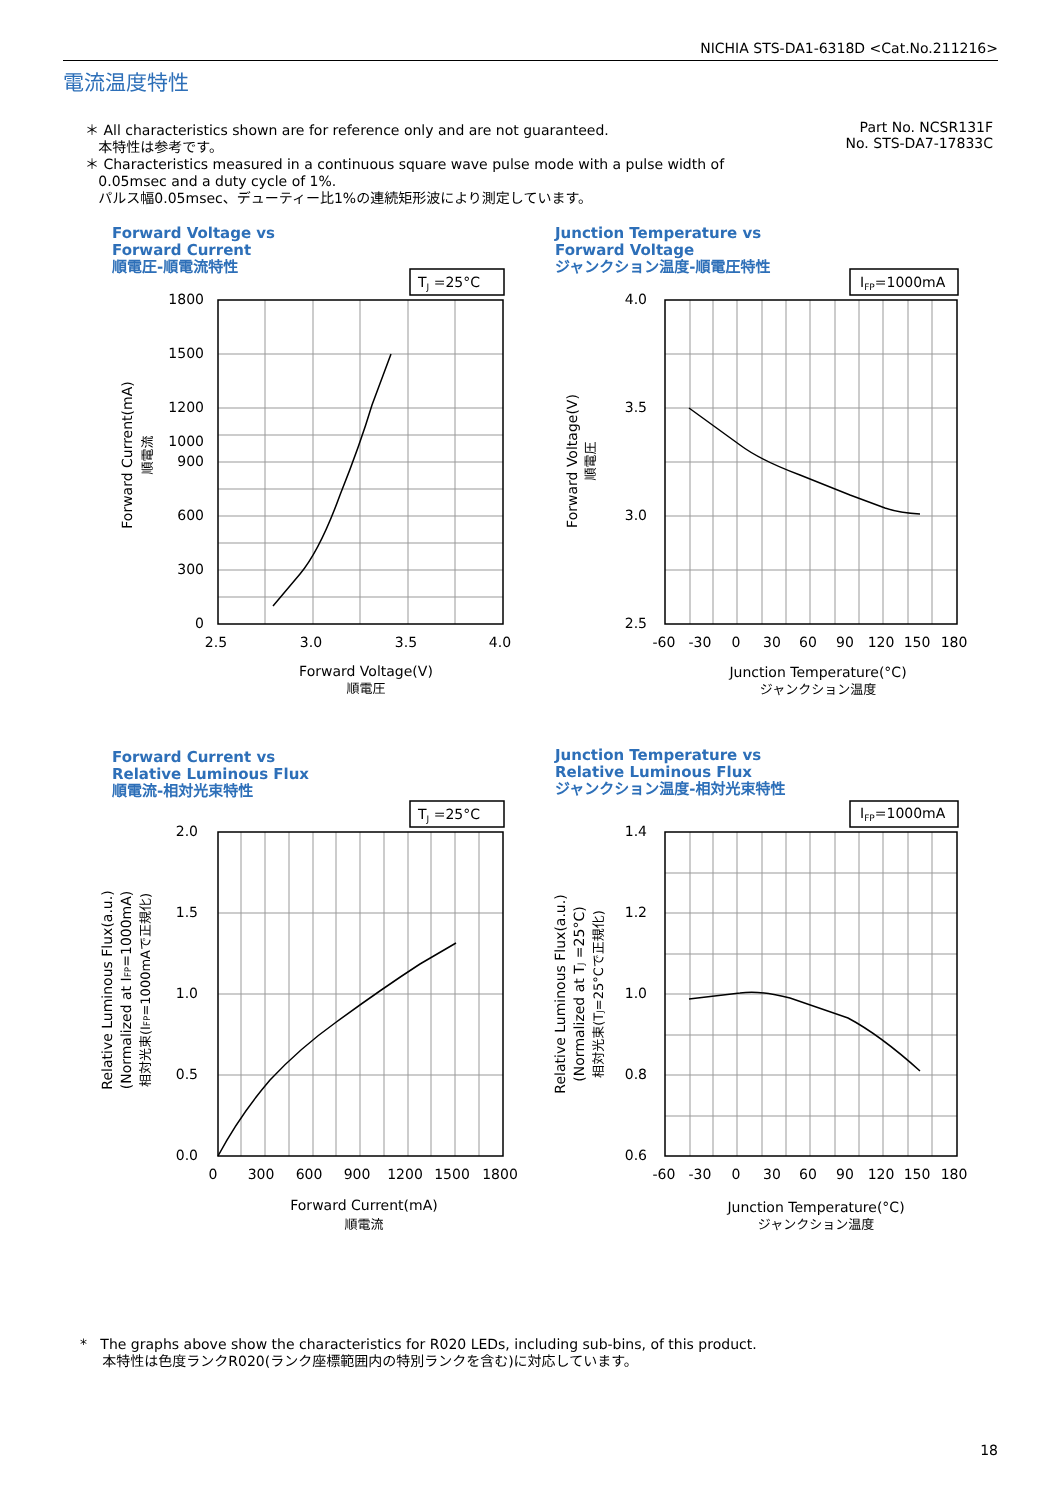NICHIA STS-DA1-6318D <Cat.No.211216>
電流温度特性
Part No. NCSR131F
No. STS-DA7-17833C
＊ All characteristics shown are for reference only and are not guaranteed.
本特性は参考です。
＊ Characteristics measured in a continuous square wave pulse mode with a pulse width of
0.05msec and a duty cycle of 1%.
パルス幅0.05msec、デューティー比1%の連続矩形波により測定しています。
Forward Voltage vs
Forward Current
順電圧-順電流特性
Junction Temperature vs
Forward Voltage
ジャンクション温度-順電圧特性
Forward Current vs
Relative Luminous Flux
順電流-相対光束特性
Junction Temperature vs
Relative Luminous Flux
ジャンクション温度-相対光束特性
TJ =25°C
IFP=1000mA
TJ =25°C
IFP=1000mA
1800
1500
1200
1000
900
600
300
0
4.0
3.5
3.0
2.5
2.0
1.5
1.0
0.5
0.0
1.4
1.2
1.0
0.8
0.6
2.5
3.0
3.5
4.0
Forward Voltage(V)
順電圧
-60
-30
0
30
60
90
120
150
180
Junction Temperature(°C)
ジャンクション温度
0
300
600
900
1200
1500
1800
Forward Current(mA)
順電流
-60
-30
0
30
60
90
120
150
180
Junction Temperature(°C)
ジャンクション温度
Forward Current(mA)
順電流
Forward Voltage(V)
順電圧
Relative Luminous Flux(a.u.)
(Normalized at IFP=1000mA)
相対光束(IFP=1000mAで正規化)
Relative Luminous Flux(a.u.)
(Normalized at TJ =25°C)
相対光束(TJ=25°Cで正規化)
* The graphs above show the characteristics for R020 LEDs, including sub-bins, of this product.
本特性は色度ランクR020(ランク座標範囲内の特別ランクを含む)に対応しています。
18